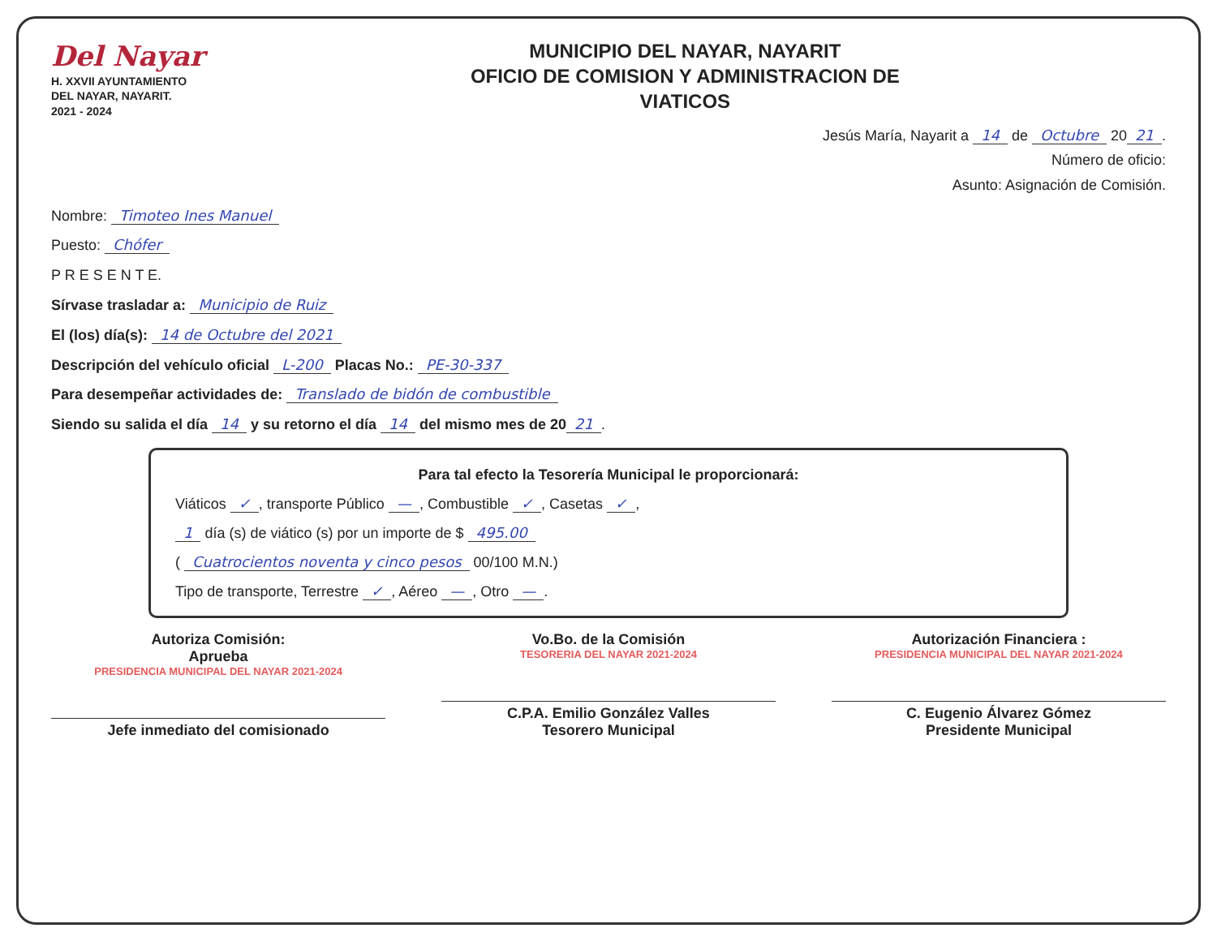Del Nayar
H. XXVII AYUNTAMIENTO
DEL NAYAR, NAYARIT.
2021 - 2024
MUNICIPIO DEL NAYAR, NAYARIT
OFICIO DE COMISION Y ADMINISTRACION DE
VIATICOS
Jesús María, Nayarit a 14 de Octubre 20 21.
Número de oficio:
Asunto: Asignación de Comisión.
Nombre: Timoteo Ines Manuel
Puesto: Chófer
P R E S E N T E.
Sírvase trasladar a: Municipio de Ruiz
El (los) día(s): 14 de Octubre del 2021
Descripción del vehículo oficial L-200 Placas No.: PE-30-337
Para desempeñar actividades de: Translado de bidón de combustible
Siendo su salida el día 14 y su retorno el día 14 del mismo mes de 20 21.
Para tal efecto la Tesorería Municipal le proporcionará:
Viáticos ✓, transporte Público —, Combustible ✓, Casetas ✓,
1 día (s) de viático (s) por un importe de $ 495.00
( Cuatrocientos noventa y cinco pesos 00/100 M.N.)
Tipo de transporte, Terrestre ✓, Aéreo —, Otro —.
Autoriza Comisión:
Aprueba
PRESIDENCIA MUNICIPAL DEL NAYAR 2021-2024
Jefe inmediato del comisionado
Vo.Bo. de la Comisión
TESORERIA DEL NAYAR 2021-2024
C.P.A. Emilio González Valles
Tesorero Municipal
Autorización Financiera :
PRESIDENCIA MUNICIPAL DEL NAYAR 2021-2024
C. Eugenio Álvarez Gómez
Presidente Municipal